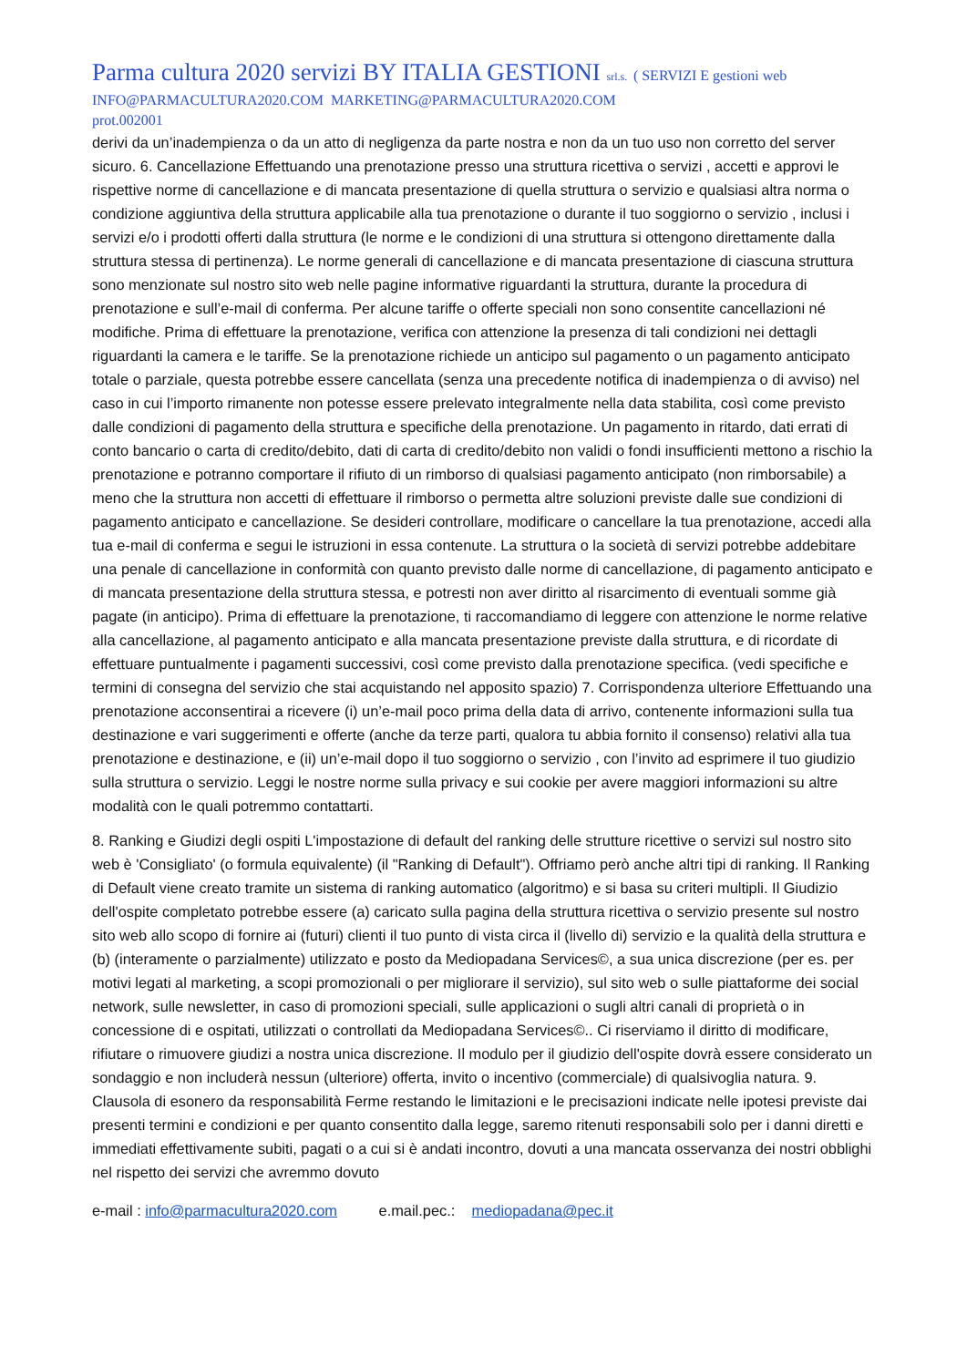Parma cultura 2020 servizi BY ITALIA GESTIONI srl.s. ( SERVIZI E gestioni web
INFO@PARMACULTURA2020.COM MARKETING@PARMACULTURA2020.COM
prot.002001
derivi da un’inadempienza o da un atto di negligenza da parte nostra e non da un tuo uso non corretto del server sicuro. 6. Cancellazione Effettuando una prenotazione presso una struttura ricettiva o servizi , accetti e approvi le rispettive norme di cancellazione e di mancata presentazione di quella struttura o servizio e qualsiasi altra norma o condizione aggiuntiva della struttura applicabile alla tua prenotazione o durante il tuo soggiorno o servizio , inclusi i servizi e/o i prodotti offerti dalla struttura (le norme e le condizioni di una struttura si ottengono direttamente dalla struttura stessa di pertinenza). Le norme generali di cancellazione e di mancata presentazione di ciascuna struttura sono menzionate sul nostro sito web nelle pagine informative riguardanti la struttura, durante la procedura di prenotazione e sull’e-mail di conferma. Per alcune tariffe o offerte speciali non sono consentite cancellazioni né modifiche. Prima di effettuare la prenotazione, verifica con attenzione la presenza di tali condizioni nei dettagli riguardanti la camera e le tariffe. Se la prenotazione richiede un anticipo sul pagamento o un pagamento anticipato totale o parziale, questa potrebbe essere cancellata (senza una precedente notifica di inadempienza o di avviso) nel caso in cui l’importo rimanente non potesse essere prelevato integralmente nella data stabilita, così come previsto dalle condizioni di pagamento della struttura e specifiche della prenotazione. Un pagamento in ritardo, dati errati di conto bancario o carta di credito/debito, dati di carta di credito/debito non validi o fondi insufficienti mettono a rischio la prenotazione e potranno comportare il rifiuto di un rimborso di qualsiasi pagamento anticipato (non rimborsabile) a meno che la struttura non accetti di effettuare il rimborso o permetta altre soluzioni previste dalle sue condizioni di pagamento anticipato e cancellazione. Se desideri controllare, modificare o cancellare la tua prenotazione, accedi alla tua e-mail di conferma e segui le istruzioni in essa contenute. La struttura o la società di servizi potrebbe addebitare una penale di cancellazione in conformità con quanto previsto dalle norme di cancellazione, di pagamento anticipato e di mancata presentazione della struttura stessa, e potresti non aver diritto al risarcimento di eventuali somme già pagate (in anticipo). Prima di effettuare la prenotazione, ti raccomandiamo di leggere con attenzione le norme relative alla cancellazione, al pagamento anticipato e alla mancata presentazione previste dalla struttura, e di ricordate di effettuare puntualmente i pagamenti successivi, così come previsto dalla prenotazione specifica. (vedi specifiche e termini di consegna del servizio che stai acquistando nel apposito spazio) 7. Corrispondenza ulteriore Effettuando una prenotazione acconsentirai a ricevere (i) un’e-mail poco prima della data di arrivo, contenente informazioni sulla tua destinazione e vari suggerimenti e offerte (anche da terze parti, qualora tu abbia fornito il consenso) relativi alla tua prenotazione e destinazione, e (ii) un’e-mail dopo il tuo soggiorno o servizio , con l’invito ad esprimere il tuo giudizio sulla struttura o servizio. Leggi le nostre norme sulla privacy e sui cookie per avere maggiori informazioni su altre modalità con le quali potremmo contattarti.
8. Ranking e Giudizi degli ospiti L'impostazione di default del ranking delle strutture ricettive o servizi sul nostro sito web è 'Consigliato' (o formula equivalente) (il "Ranking di Default"). Offriamo però anche altri tipi di ranking. Il Ranking di Default viene creato tramite un sistema di ranking automatico (algoritmo) e si basa su criteri multipli. Il Giudizio dell'ospite completato potrebbe essere (a) caricato sulla pagina della struttura ricettiva o servizio presente sul nostro sito web allo scopo di fornire ai (futuri) clienti il tuo punto di vista circa il (livello di) servizio e la qualità della struttura e (b) (interamente o parzialmente) utilizzato e posto da Mediopadana Services©, a sua unica discrezione (per es. per motivi legati al marketing, a scopi promozionali o per migliorare il servizio), sul sito web o sulle piattaforme dei social network, sulle newsletter, in caso di promozioni speciali, sulle applicazioni o sugli altri canali di proprietà o in concessione di e ospitati, utilizzati o controllati da Mediopadana Services©.. Ci riserviamo il diritto di modificare, rifiutare o rimuovere giudizi a nostra unica discrezione. Il modulo per il giudizio dell'ospite dovrà essere considerato un sondaggio e non includerà nessun (ulteriore) offerta, invito o incentivo (commerciale) di qualsivoglia natura. 9. Clausola di esonero da responsabilità Ferme restando le limitazioni e le precisazioni indicate nelle ipotesi previste dai presenti termini e condizioni e per quanto consentito dalla legge, saremo ritenuti responsabili solo per i danni diretti e immediati effettivamente subiti, pagati o a cui si è andati incontro, dovuti a una mancata osservanza dei nostri obblighi nel rispetto dei servizi che avremmo dovuto
e-mail : info@parmacultura2020.com e.mail.pec.: mediopadana@pec.it